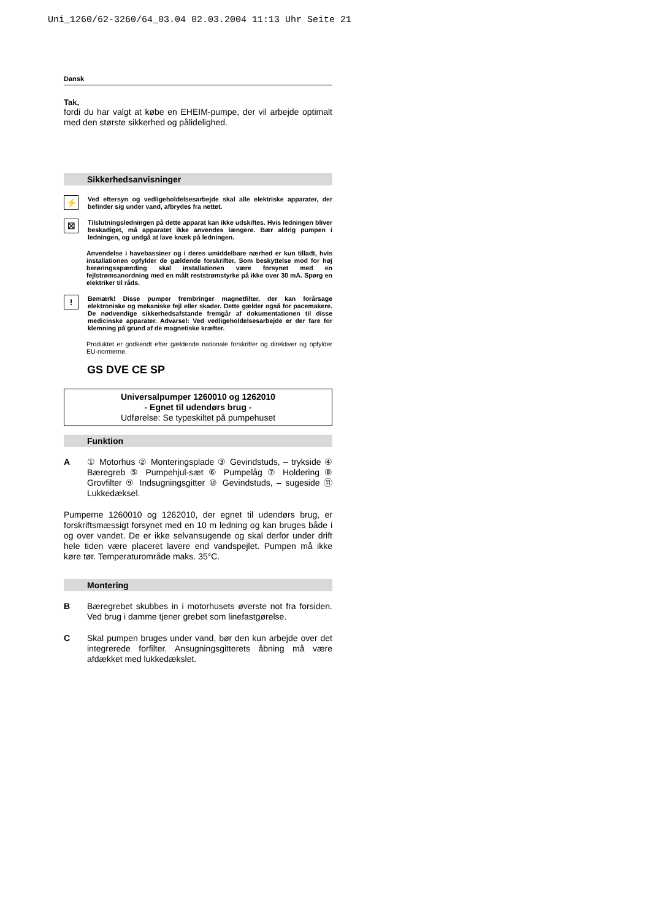Uni_1260/62-3260/64_03.04 02.03.2004 11:13 Uhr Seite 21
Dansk
Tak,
fordi du har valgt at købe en EHEIM-pumpe, der vil arbejde optimalt med den største sikkerhed og pålidelighed.
Sikkerhedsanvisninger
⚡
Ved eftersyn og vedligeholdelsesarbejde skal alle elektriske apparater, der befinder sig under vand, afbrydes fra nettet.
☒
Tilslutningsledningen på dette apparat kan ikke udskiftes. Hvis ledningen bliver beskadiget, må apparatet ikke anvendes længere. Bær aldrig pumpen i ledningen, og undgå at lave knæk på ledningen.
Anvendelse i havebassiner og i deres umiddelbare nærhed er kun tilladt, hvis installationen opfylder de gældende forskrifter. Som beskyttelse mod for høj berøringsspænding skal installationen være forsynet med en fejlstrømsanordning med en målt reststrømstyrke på ikke over 30 mA. Spørg en elektriker til råds.
!
Bemærk! Disse pumper frembringer magnetfilter, der kan forårsage elektroniske og mekaniske fejl eller skader. Dette gælder også for pacemakere. De nødvendige sikkerhedsafstande fremgår af dokumentationen til disse medicinske apparater. Advarsel: Ved vedligeholdelsesarbejde er der fare for klemning på grund af de magnetiske kræfter.
Produktet er godkendt efter gældende nationale forskrifter og direktiver og opfylder EU-normerne.
GS DVE CE SP
Universalpumper 1260010 og 1262010
- Egnet til udendørs brug -
Udførelse: Se typeskiltet på pumpehuset
Funktion
A ① Motorhus ② Monteringsplade ③ Gevindstuds, – trykside ④ Bæregreb ⑤ Pumpehjul-sæt ⑥ Pumpelåg ⑦ Holdering ⑧ Grovfilter ⑨ Indsugningsgitter ⑩ Gevindstuds, – sugeside ⑪ Lukkedæksel.
Pumperne 1260010 og 1262010, der egnet til udendørs brug, er forskriftsmæssigt forsynet med en 10 m ledning og kan bruges både i og over vandet. De er ikke selvansugende og skal derfor under drift hele tiden være placeret lavere end vandspejlet. Pumpen må ikke køre tør. Temperaturområde maks. 35°C.
Montering
B Bæregrebet skubbes in i motorhusets øverste not fra forsiden. Ved brug i damme tjener grebet som linefastgørelse.
C Skal pumpen bruges under vand, bør den kun arbejde over det integrerede forfilter. Ansugningsgitterets åbning må være afdækket med lukkedækslet.